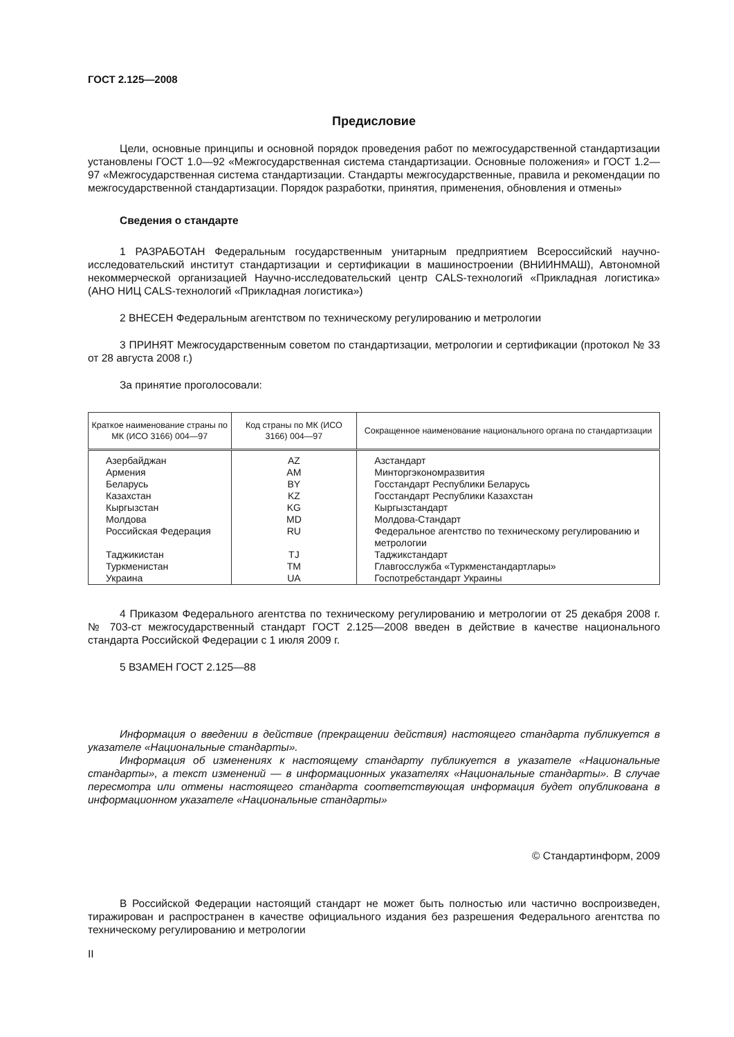ГОСТ 2.125—2008
Предисловие
Цели, основные принципы и основной порядок проведения работ по межгосударственной стандартизации установлены ГОСТ 1.0—92 «Межгосударственная система стандартизации. Основные положения» и ГОСТ 1.2—97 «Межгосударственная система стандартизации. Стандарты межгосударственные, правила и рекомендации по межгосударственной стандартизации. Порядок разработки, принятия, применения, обновления и отмены»
Сведения о стандарте
1 РАЗРАБОТАН Федеральным государственным унитарным предприятием Всероссийский научно-исследовательский институт стандартизации и сертификации в машиностроении (ВНИИНМАШ), Автономной некоммерческой организацией Научно-исследовательский центр CALS-технологий «Прикладная логистика» (АНО НИЦ CALS-технологий «Прикладная логистика»)
2 ВНЕСЕН Федеральным агентством по техническому регулированию и метрологии
3 ПРИНЯТ Межгосударственным советом по стандартизации, метрологии и сертификации (протокол № 33 от 28 августа 2008 г.)
За принятие проголосовали:
| Краткое наименование страны по МК (ИСО 3166) 004—97 | Код страны по МК (ИСО 3166) 004—97 | Сокращенное наименование национального органа по стандартизации |
| --- | --- | --- |
| Азербайджан | AZ | Азстандарт |
| Армения | AM | Минторгэкономразвития |
| Беларусь | BY | Госстандарт Республики Беларусь |
| Казахстан | KZ | Госстандарт Республики Казахстан |
| Кыргызстан | KG | Кыргызстандарт |
| Молдова | MD | Молдова-Стандарт |
| Российская Федерация | RU | Федеральное агентство по техническому регулированию и метрологии |
| Таджикистан | TJ | Таджикстандарт |
| Туркменистан | TM | Главгосслужба «Туркменстандартлары» |
| Украина | UA | Госпотребстандарт Украины |
4 Приказом Федерального агентства по техническому регулированию и метрологии от 25 декабря 2008 г. № 703-ст межгосударственный стандарт ГОСТ 2.125—2008 введен в действие в качестве национального стандарта Российской Федерации с 1 июля 2009 г.
5 ВЗАМЕН ГОСТ 2.125—88
Информация о введении в действие (прекращении действия) настоящего стандарта публикуется в указателе «Национальные стандарты».
Информация об изменениях к настоящему стандарту публикуется в указателе «Национальные стандарты», а текст изменений — в информационных указателях «Национальные стандарты». В случае пересмотра или отмены настоящего стандарта соответствующая информация будет опубликована в информационном указателе «Национальные стандарты»
© Стандартинформ, 2009
В Российской Федерации настоящий стандарт не может быть полностью или частично воспроизведен, тиражирован и распространен в качестве официального издания без разрешения Федерального агентства по техническому регулированию и метрологии
II